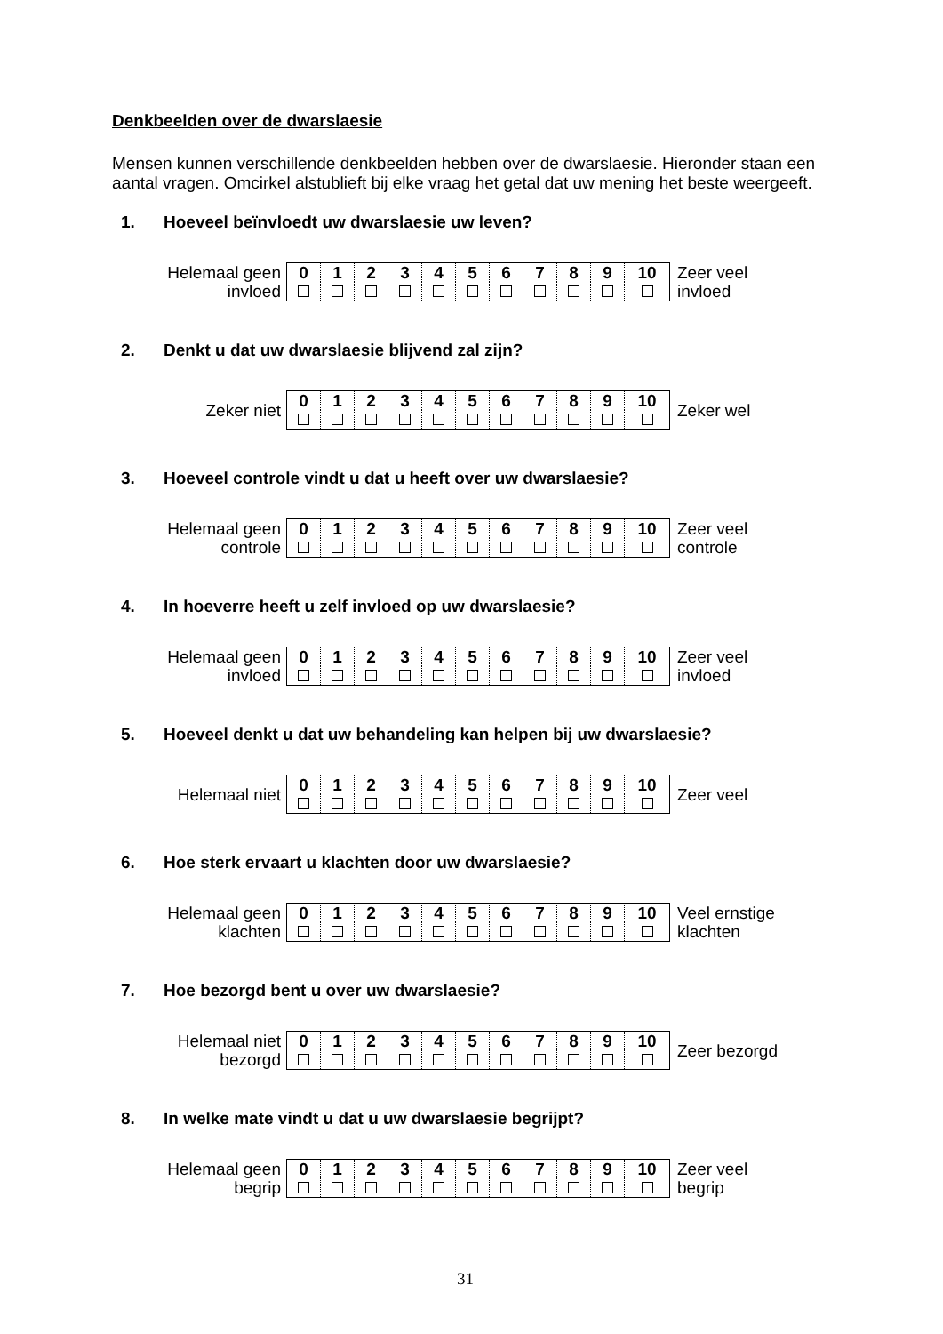Denkbeelden over de dwarslaesie
Mensen kunnen verschillende denkbeelden hebben over de dwarslaesie. Hieronder staan een aantal vragen. Omcirkel alstublieft bij elke vraag het getal dat uw mening het beste weergeeft.
1. Hoeveel beïnvloedt uw dwarslaesie uw leven?
Helemaal geen
invloed
| 0 | 1 | 2 | 3 | 4 | 5 | 6 | 7 | 8 | 9 | 10 |
Zeer veel
invloed
2. Denkt u dat uw dwarslaesie blijvend zal zijn?
Zeker niet
| 0 | 1 | 2 | 3 | 4 | 5 | 6 | 7 | 8 | 9 | 10 |
Zeker wel
3. Hoeveel controle vindt u dat u heeft over uw dwarslaesie?
Helemaal geen
controle
| 0 | 1 | 2 | 3 | 4 | 5 | 6 | 7 | 8 | 9 | 10 |
Zeer veel
controle
4. In hoeverre heeft u zelf invloed op uw dwarslaesie?
Helemaal geen
invloed
| 0 | 1 | 2 | 3 | 4 | 5 | 6 | 7 | 8 | 9 | 10 |
Zeer veel
invloed
5. Hoeveel denkt u dat uw behandeling kan helpen bij uw dwarslaesie?
Helemaal niet
| 0 | 1 | 2 | 3 | 4 | 5 | 6 | 7 | 8 | 9 | 10 |
Zeer veel
6. Hoe sterk ervaart u klachten door uw dwarslaesie?
Helemaal geen
klachten
| 0 | 1 | 2 | 3 | 4 | 5 | 6 | 7 | 8 | 9 | 10 |
Veel ernstige
klachten
7. Hoe bezorgd bent u over uw dwarslaesie?
Helemaal niet
bezorgd
| 0 | 1 | 2 | 3 | 4 | 5 | 6 | 7 | 8 | 9 | 10 |
Zeer bezorgd
8. In welke mate vindt u dat u uw dwarslaesie begrijpt?
Helemaal geen
begrip
| 0 | 1 | 2 | 3 | 4 | 5 | 6 | 7 | 8 | 9 | 10 |
Zeer veel
begrip
31